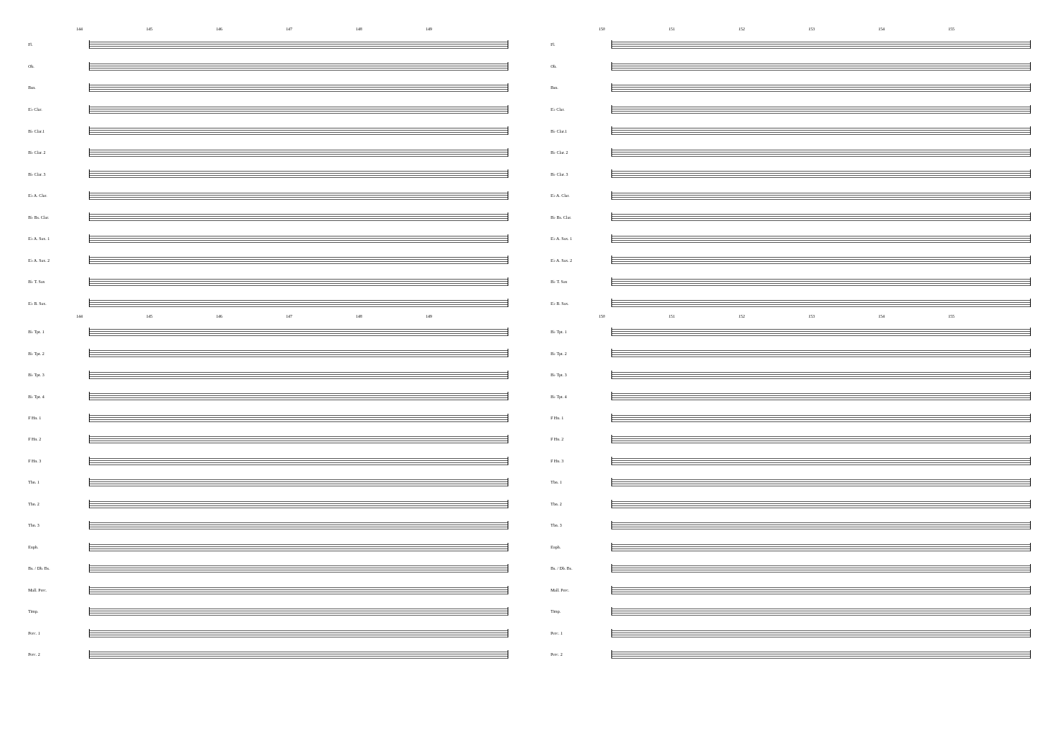144 145 146 147 148 149
Fl.
Ob.
Bsn.
E♭ Clar.
B♭ Clar.1
B♭ Clar. 2
B♭ Clar. 3
E♭ A. Clar.
B♭ Bs. Clar.
E♭ A. Sax. 1
E♭ A. Sax. 2
B♭ T. Sax
E♭ B. Sax.
144 145 146 147 148 149
B♭ Tpt. 1
B♭ Tpt. 2
B♭ Tpt. 3
B♭ Tpt. 4
F Hn. 1
F Hn. 2
F Hn. 3
Tbn. 1
Tbn. 2
Tbn. 3
Euph.
Bs. / Db. Bs.
Mall. Perc.
Timp.
Perc. 1
Perc. 2
150 151 152 153 154 155
Fl.
Ob.
Bsn.
E♭ Clar.
B♭ Clar.1
B♭ Clar. 2
B♭ Clar. 3
E♭ A. Clar.
B♭ Bs. Clar.
E♭ A. Sax. 1
E♭ A. Sax. 2
B♭ T. Sax
E♭ B. Sax.
150 151 152 153 154 155
B♭ Tpt. 1
B♭ Tpt. 2
B♭ Tpt. 3
B♭ Tpt. 4
F Hn. 1
F Hn. 2
F Hn. 3
Tbn. 1
Tbn. 2
Tbn. 3
Euph.
Bs. / Db. Bs.
Mall. Perc.
Timp.
Perc. 1
Perc. 2